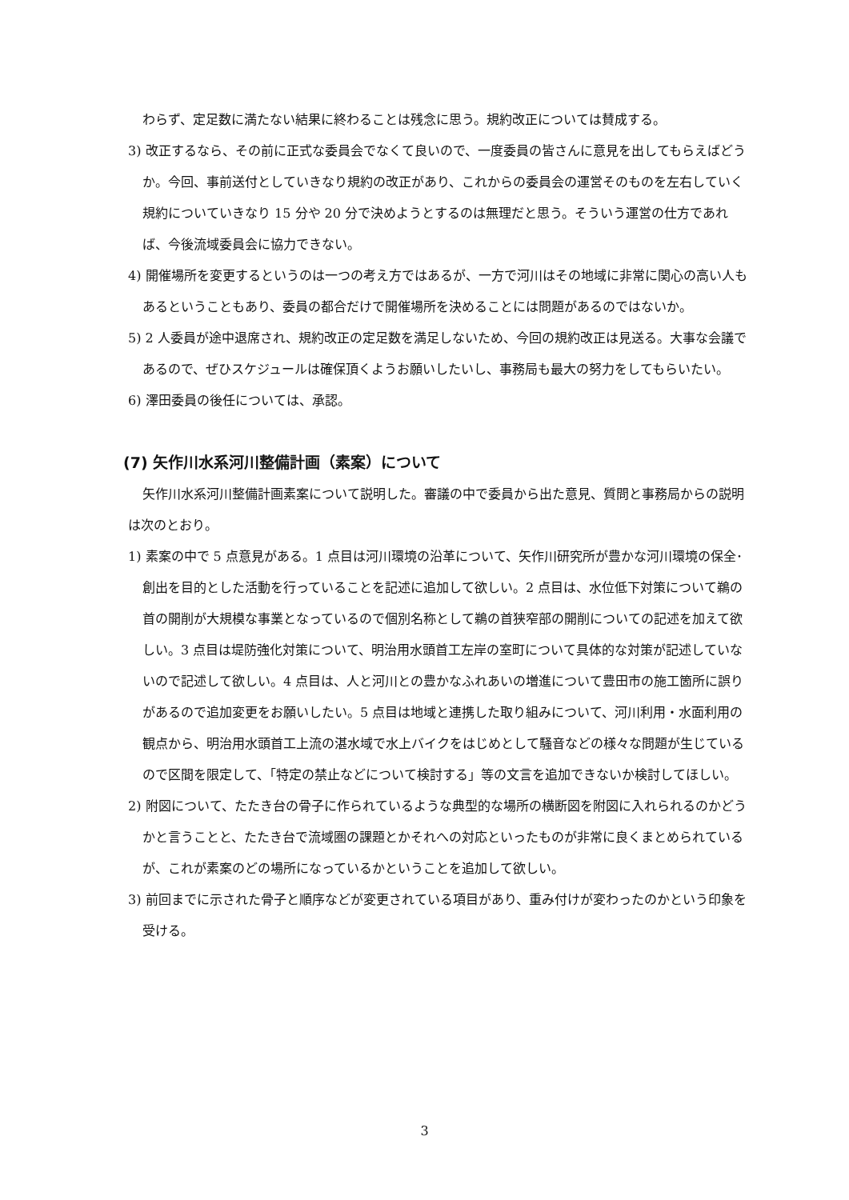わらず、定足数に満たない結果に終わることは残念に思う。規約改正については賛成する。
3) 改正するなら、その前に正式な委員会でなくて良いので、一度委員の皆さんに意見を出してもらえばどうか。今回、事前送付としていきなり規約の改正があり、これからの委員会の運営そのものを左右していく規約についていきなり 15 分や 20 分で決めようとするのは無理だと思う。そういう運営の仕方であれば、今後流域委員会に協力できない。
4) 開催場所を変更するというのは一つの考え方ではあるが、一方で河川はその地域に非常に関心の高い人もあるということもあり、委員の都合だけで開催場所を決めることには問題があるのではないか。
5) 2 人委員が途中退席され、規約改正の定足数を満足しないため、今回の規約改正は見送る。大事な会議であるので、ぜひスケジュールは確保頂くようお願いしたいし、事務局も最大の努力をしてもらいたい。
6) 澤田委員の後任については、承認。
(7) 矢作川水系河川整備計画（素案）について
矢作川水系河川整備計画素案について説明した。審議の中で委員から出た意見、質問と事務局からの説明は次のとおり。
1) 素案の中で 5 点意見がある。1 点目は河川環境の沿革について、矢作川研究所が豊かな河川環境の保全･創出を目的とした活動を行っていることを記述に追加して欲しい。2 点目は、水位低下対策について鵜の首の開削が大規模な事業となっているので個別名称として鵜の首狭窄部の開削についての記述を加えて欲しい。3 点目は堤防強化対策について、明治用水頭首工左岸の室町について具体的な対策が記述していないので記述して欲しい。4 点目は、人と河川との豊かなふれあいの増進について豊田市の施工箇所に誤りがあるので追加変更をお願いしたい。5 点目は地域と連携した取り組みについて、河川利用・水面利用の観点から、明治用水頭首工上流の湛水域で水上バイクをはじめとして騒音などの様々な問題が生じているので区間を限定して、「特定の禁止などについて検討する」等の文言を追加できないか検討してほしい。
2) 附図について、たたき台の骨子に作られているような典型的な場所の横断図を附図に入れられるのかどうかと言うことと、たたき台で流域圏の課題とかそれへの対応といったものが非常に良くまとめられているが、これが素案のどの場所になっているかということを追加して欲しい。
3) 前回までに示された骨子と順序などが変更されている項目があり、重み付けが変わったのかという印象を受ける。
3